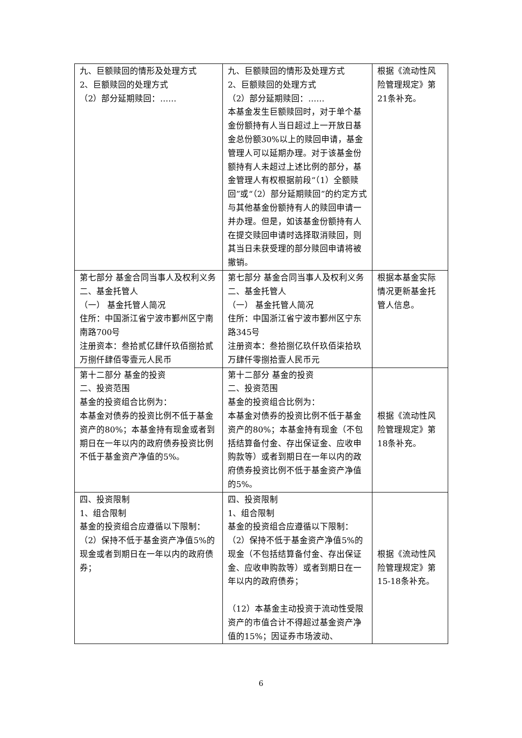| 九、巨额赎回的情形及处理方式 2、巨额赎回的处理方式 （2）部分延期赎回：…… | 九、巨额赎回的情形及处理方式 2、巨额赎回的处理方式 （2）部分延期赎回：…… 本基金发生巨额赎回时，对于单个基金份额持有人当日超过上一开放日基金总份额30%以上的赎回申请，基金管理人可以延期办理。对于该基金份额持有人未超过上述比例的部分，基金管理人有权根据前段“（1）全额赎回”或“（2）部分延期赎回”的约定方式与其他基金份额持有人的赎回申请一并办理。但是，如该基金份额持有人在提交赎回申请时选择取消赎回，则其当日未获受理的部分赎回申请将被撤销。 | 根据《流动性风险管理规定》第21条补充。 |
| 第七部分 基金合同当事人及权利义务 二、基金托管人 （一） 基金托管人简况 住所：中国浙江省宁波市鄞州区宁南南路700号 注册资本：叁拾贰亿肆仟玖佰捌拾贰万捌仟肆佰零壹元人民币 | 第七部分 基金合同当事人及权利义务 二、基金托管人 （一） 基金托管人简况 住所：中国浙江省宁波市鄞州区宁东路345号 注册资本：叁拾捌亿玖仟玖佰柒拾玖万肆仟零捌拾壹人民币元 | 根据本基金实际情况更新基金托管人信息。 |
| 第十二部分 基金的投资 二、投资范围 基金的投资组合比例为： 本基金对债券的投资比例不低于基金资产的80%；本基金持有现金或者到期日在一年以内的政府债券投资比例不低于基金资产净值的5%。 | 第十二部分 基金的投资 二、投资范围 基金的投资组合比例为： 本基金对债券的投资比例不低于基金资产的80%；本基金持有现金（不包括结算备付金、存出保证金、应收申购款等）或者到期日在一年以内的政府债券投资比例不低于基金资产净值的5%。 | 根据《流动性风险管理规定》第18条补充。 |
| 四、投资限制 1、组合限制 基金的投资组合应遵循以下限制： （2）保持不低于基金资产净值5%的现金或者到期日在一年以内的政府债券； | 四、投资限制 1、组合限制 基金的投资组合应遵循以下限制： （2）保持不低于基金资产净值5%的现金（不包括结算备付金、存出保证金、应收申购款等）或者到期日在一年以内的政府债券； （12）本基金主动投资于流动性受限资产的市值合计不得超过基金资产净值的15%；因证券市场波动、 | 根据《流动性风险管理规定》第15-18条补充。 |
6